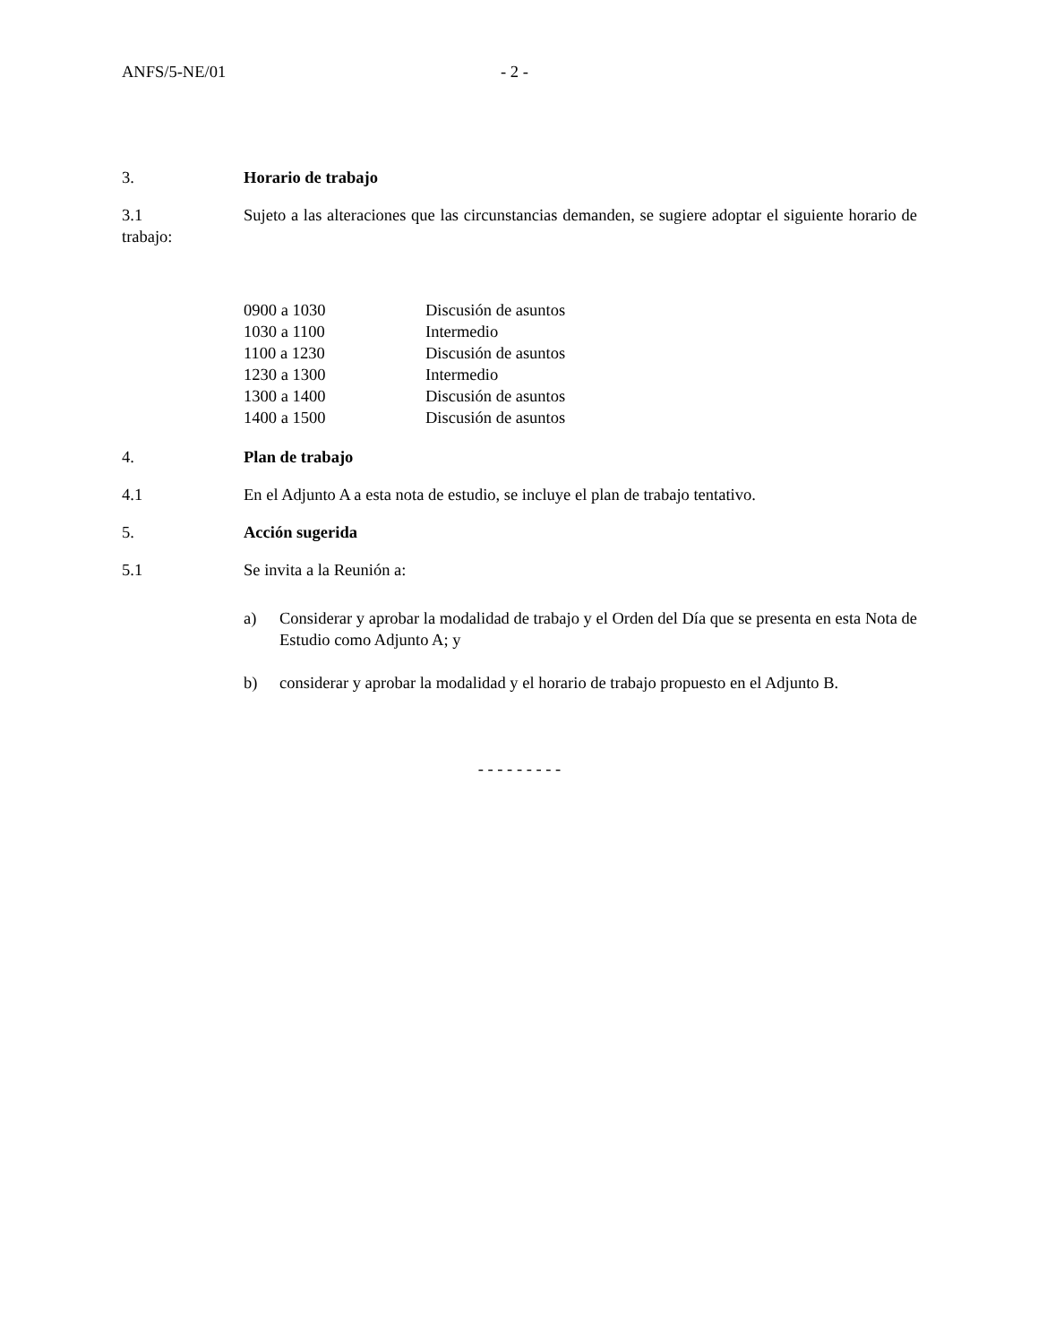ANFS/5-NE/01 - 2 -
3. Horario de trabajo
3.1 Sujeto a las alteraciones que las circunstancias demanden, se sugiere adoptar el siguiente horario de trabajo:
| 0900 a 1030 | Discusión de asuntos |
| 1030 a 1100 | Intermedio |
| 1100 a 1230 | Discusión de asuntos |
| 1230 a 1300 | Intermedio |
| 1300 a 1400 | Discusión de asuntos |
| 1400 a 1500 | Discusión de asuntos |
4. Plan de trabajo
4.1 En el Adjunto A a esta nota de estudio, se incluye el plan de trabajo tentativo.
5. Acción sugerida
5.1 Se invita a la Reunión a:
a) Considerar y aprobar la modalidad de trabajo y el Orden del Día que se presenta en esta Nota de Estudio como Adjunto A; y
b) considerar y aprobar la modalidad y el horario de trabajo propuesto en el Adjunto B.
- - - - - - - - -